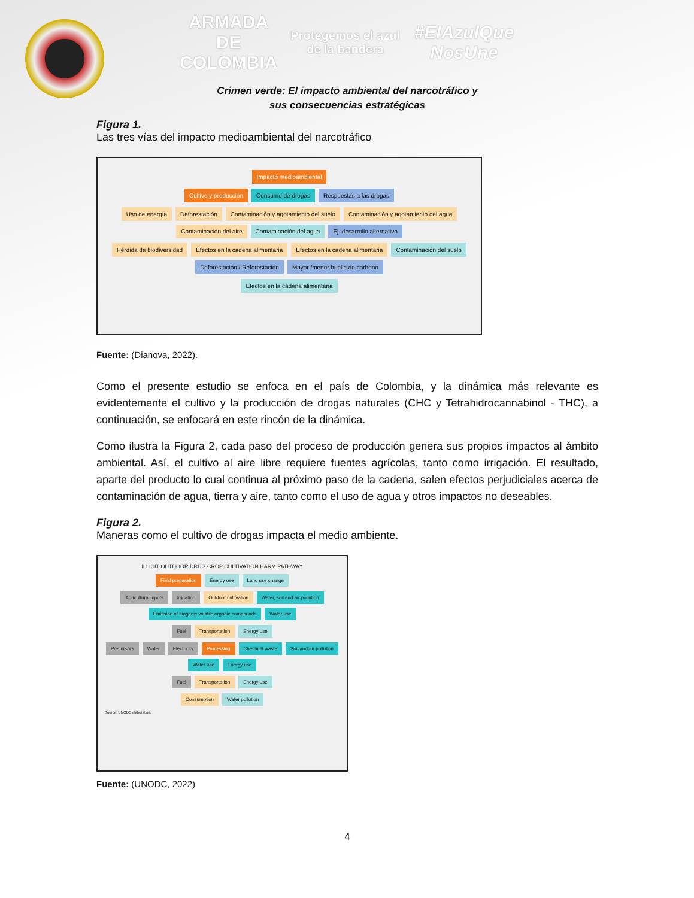ARMADA
DE COLOMBIA Protegemos el azul de la bandera #ElAzulQue NosUne
Crimen verde: El impacto ambiental del narcotráfico y
sus consecuencias estratégicas
Figura 1.
Las tres vías del impacto medioambiental del narcotráfico
Impacto medioambiental
Cultivo y producción
Consumo de drogas
Respuestas a las drogas
Uso de energía
Deforestación
Contaminación y agotamiento del suelo
Contaminación y agotamiento del agua
Contaminación del aire
Contaminación del agua
Ej. desarrollo alternativo
Pérdida de biodiversidad
Efectos en la cadena alimentaria
Efectos en la cadena alimentaria
Contaminación del suelo
Deforestación / Reforestación
Mayor /menor huella de carbono
Efectos en la cadena alimentaria
Fuente: (Dianova, 2022).
Como el presente estudio se enfoca en el país de Colombia, y la dinámica más relevante es evidentemente el cultivo y la producción de drogas naturales (CHC y Tetrahidrocannabinol - THC), a continuación, se enfocará en este rincón de la dinámica.
Como ilustra la Figura 2, cada paso del proceso de producción genera sus propios impactos al ámbito ambiental. Así, el cultivo al aire libre requiere fuentes agrícolas, tanto como irrigación. El resultado, aparte del producto lo cual continua al próximo paso de la cadena, salen efectos perjudiciales acerca de contaminación de agua, tierra y aire, tanto como el uso de agua y otros impactos no deseables.
Figura 2.
Maneras como el cultivo de drogas impacta el medio ambiente.
ILLICIT OUTDOOR DRUG CROP CULTIVATION HARM PATHWAY
Field preparation
Energy use
Land use change
Agricultural inputs
Irrigation
Outdoor cultivation
Water, soil and air pollution
Emission of biogenic volatile organic compounds
Water use
Fuel
Transportation
Energy use
Precursors
Water
Electricity
Processing
Chemical waste
Soil and air pollution
Water use
Energy use
Fuel
Transportation
Energy use
Consumption
Water pollution
Source: UNODC elaboration.
Fuente: (UNODC, 2022)
4